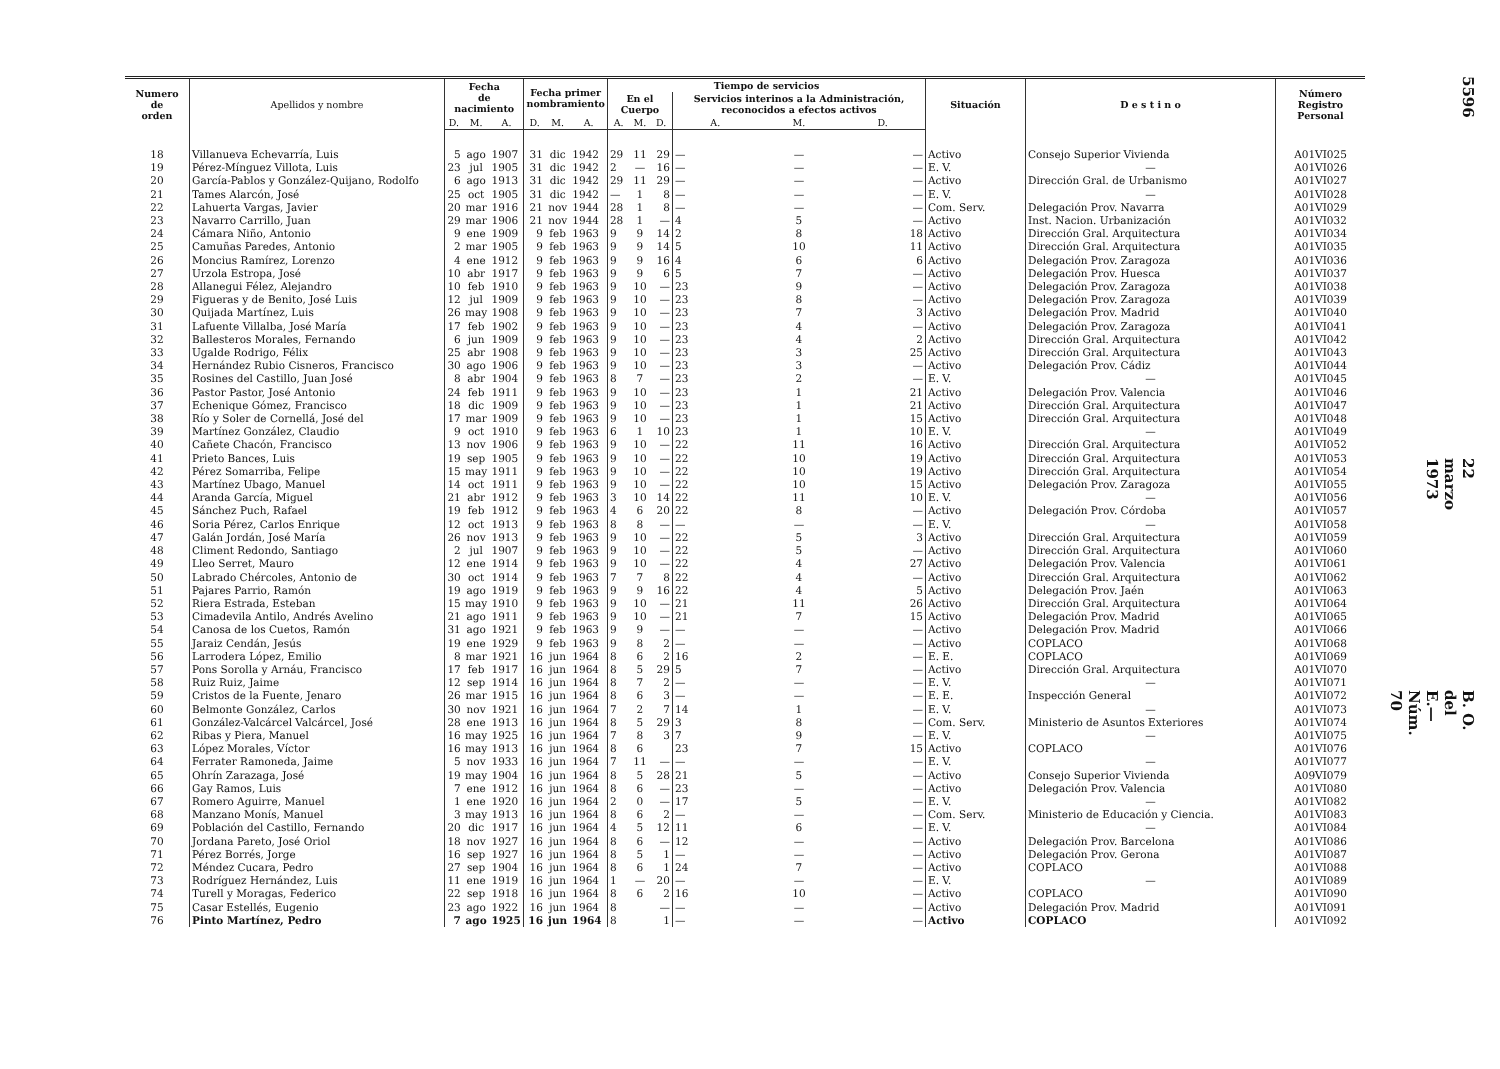| Numero de orden | Apellidos y nombre | Fecha de nacimiento | | | Fecha primer nombramiento | | | Tiempo de servicios | | | | | | Situación | D e s t i n o | Número Registro Personal |
| --- | --- | --- | --- | --- | --- | --- | --- | --- | --- | --- | --- | --- | --- | --- | --- | --- |
| | | | | | | | | En el Cuerpo | | | Servicios interinos a la Administración, reconocidos a efectos activos | | | | | |
| | | D. | M. | A. | D. | M. | A. | A. | M. | D. | A. | M. | D. | | | |
| 18 | Villanueva Echevarría, Luis | 5 | ago | 1907 | 31 | dic | 1942 | 29 | 11 | 29 | — | — | — | Activo | Consejo Superior Vivienda | A01VI025 |
| 19 | Pérez-Mínguez Villota, Luis | 23 | jul | 1905 | 31 | dic | 1942 | 2 | — | 16 | — | — | — | E. V. | — | A01VI026 |
| 20 | García-Pablos y González-Quijano, Rodolfo | 6 | ago | 1913 | 31 | dic | 1942 | 29 | 11 | 29 | — | — | — | Activo | Dirección Gral. de Urbanismo | A01VI027 |
| 21 | Tames Alarcón, José | 25 | oct | 1905 | 31 | dic | 1942 | — | 1 | 8 | — | — | — | E. V. | — | A01VI028 |
| 22 | Lahuerta Vargas, Javier | 20 | mar | 1916 | 21 | nov | 1944 | 28 | 1 | 8 | — | — | — | Com. Serv. | Delegación Prov. Navarra | A01VI029 |
| 23 | Navarro Carrillo, Juan | 29 | mar | 1906 | 21 | nov | 1944 | 28 | 1 | — | 4 | 5 | — | Activo | Inst. Nacion. Urbanización | A01VI032 |
| 24 | Cámara Niño, Antonio | 9 | ene | 1909 | 9 | feb | 1963 | 9 | 9 | 14 | 2 | 8 | 18 | Activo | Dirección Gral. Arquitectura | A01VI034 |
| 25 | Camuñas Paredes, Antonio | 2 | mar | 1905 | 9 | feb | 1963 | 9 | 9 | 14 | 5 | 10 | 11 | Activo | Dirección Gral. Arquitectura | A01VI035 |
| 26 | Moncius Ramírez, Lorenzo | 4 | ene | 1912 | 9 | feb | 1963 | 9 | 9 | 16 | 4 | 6 | 6 | Activo | Delegación Prov. Zaragoza | A01VI036 |
| 27 | Urzola Estropa, José | 10 | abr | 1917 | 9 | feb | 1963 | 9 | 9 | 6 | 5 | 7 | — | Activo | Delegación Prov. Huesca | A01VI037 |
| 28 | Allanegui Félez, Alejandro | 10 | feb | 1910 | 9 | feb | 1963 | 9 | 10 | — | 23 | 9 | — | Activo | Delegación Prov. Zaragoza | A01VI038 |
| 29 | Figueras y de Benito, José Luis | 12 | jul | 1909 | 9 | feb | 1963 | 9 | 10 | — | 23 | 8 | — | Activo | Delegación Prov. Zaragoza | A01VI039 |
| 30 | Quijada Martínez, Luis | 26 | may | 1908 | 9 | feb | 1963 | 9 | 10 | — | 23 | 7 | 3 | Activo | Delegación Prov. Madrid | A01VI040 |
| 31 | Lafuente Villalba, José María | 17 | feb | 1902 | 9 | feb | 1963 | 9 | 10 | — | 23 | 4 | — | Activo | Delegación Prov. Zaragoza | A01VI041 |
| 32 | Ballesteros Morales, Fernando | 6 | jun | 1909 | 9 | feb | 1963 | 9 | 10 | — | 23 | 4 | 2 | Activo | Dirección Gral. Arquitectura | A01VI042 |
| 33 | Ugalde Rodrigo, Félix | 25 | abr | 1908 | 9 | feb | 1963 | 9 | 10 | — | 23 | 3 | 25 | Activo | Dirección Gral. Arquitectura | A01VI043 |
| 34 | Hernández Rubio Cisneros, Francisco | 30 | ago | 1906 | 9 | feb | 1963 | 9 | 10 | — | 23 | 3 | — | Activo | Delegación Prov. Cádiz | A01VI044 |
| 35 | Rosines del Castillo, Juan José | 8 | abr | 1904 | 9 | feb | 1963 | 8 | 7 | — | 23 | 2 | — | E. V. | — | A01VI045 |
| 36 | Pastor Pastor, José Antonio | 24 | feb | 1911 | 9 | feb | 1963 | 9 | 10 | — | 23 | 1 | 21 | Activo | Delegación Prov. Valencia | A01VI046 |
| 37 | Echenique Gómez, Francisco | 18 | dic | 1909 | 9 | feb | 1963 | 9 | 10 | — | 23 | 1 | 21 | Activo | Dirección Gral. Arquitectura | A01VI047 |
| 38 | Río y Soler de Cornellá, José del | 17 | mar | 1909 | 9 | feb | 1963 | 9 | 10 | — | 23 | 1 | 15 | Activo | Dirección Gral. Arquitectura | A01VI048 |
| 39 | Martínez González, Claudio | 9 | oct | 1910 | 9 | feb | 1963 | 6 | 1 | 10 | 23 | 1 | 10 | E. V. | — | A01VI049 |
| 40 | Cañete Chacón, Francisco | 13 | nov | 1906 | 9 | feb | 1963 | 9 | 10 | — | 22 | 11 | 16 | Activo | Dirección Gral. Arquitectura | A01VI052 |
| 41 | Prieto Bances, Luis | 19 | sep | 1905 | 9 | feb | 1963 | 9 | 10 | — | 22 | 10 | 19 | Activo | Dirección Gral. Arquitectura | A01VI053 |
| 42 | Pérez Somarriba, Felipe | 15 | may | 1911 | 9 | feb | 1963 | 9 | 10 | — | 22 | 10 | 19 | Activo | Dirección Gral. Arquitectura | A01VI054 |
| 43 | Martínez Ubago, Manuel | 14 | oct | 1911 | 9 | feb | 1963 | 9 | 10 | — | 22 | 10 | 15 | Activo | Delegación Prov. Zaragoza | A01VI055 |
| 44 | Aranda García, Miguel | 21 | abr | 1912 | 9 | feb | 1963 | 3 | 10 | 14 | 22 | 11 | 10 | E. V. | — | A01VI056 |
| 45 | Sánchez Puch, Rafael | 19 | feb | 1912 | 9 | feb | 1963 | 4 | 6 | 20 | 22 | 8 | — | Activo | Delegación Prov. Córdoba | A01VI057 |
| 46 | Soria Pérez, Carlos Enrique | 12 | oct | 1913 | 9 | feb | 1963 | 8 | 8 | — | — | — | — | E. V. | — | A01VI058 |
| 47 | Galán Jordán, José María | 26 | nov | 1913 | 9 | feb | 1963 | 9 | 10 | — | 22 | 5 | 3 | Activo | Dirección Gral. Arquitectura | A01VI059 |
| 48 | Climent Redondo, Santiago | 2 | jul | 1907 | 9 | feb | 1963 | 9 | 10 | — | 22 | 5 | — | Activo | Dirección Gral. Arquitectura | A01VI060 |
| 49 | Lleo Serret, Mauro | 12 | ene | 1914 | 9 | feb | 1963 | 9 | 10 | — | 22 | 4 | 27 | Activo | Delegación Prov. Valencia | A01VI061 |
| 50 | Labrado Chércoles, Antonio de | 30 | oct | 1914 | 9 | feb | 1963 | 7 | 7 | 8 | 22 | 4 | — | Activo | Dirección Gral. Arquitectura | A01VI062 |
| 51 | Pajares Parrio, Ramón | 19 | ago | 1919 | 9 | feb | 1963 | 9 | 9 | 16 | 22 | 4 | 5 | Activo | Delegación Prov. Jaén | A01VI063 |
| 52 | Riera Estrada, Esteban | 15 | may | 1910 | 9 | feb | 1963 | 9 | 10 | — | 21 | 11 | 26 | Activo | Dirección Gral. Arquitectura | A01VI064 |
| 53 | Cimadevila Antilo, Andrés Avelino | 21 | ago | 1911 | 9 | feb | 1963 | 9 | 10 | — | 21 | 7 | 15 | Activo | Delegación Prov. Madrid | A01VI065 |
| 54 | Canosa de los Cuetos, Ramón | 31 | ago | 1921 | 9 | feb | 1963 | 9 | 9 | — | — | — | — | Activo | Delegación Prov. Madrid | A01VI066 |
| 55 | Jaraiz Cendán, Jesús | 19 | ene | 1929 | 9 | feb | 1963 | 9 | 8 | 2 | — | — | — | Activo | COPLACO | A01VI068 |
| 56 | Larrodera López, Emilio | 8 | mar | 1921 | 16 | jun | 1964 | 8 | 6 | 2 | 16 | 2 | — | E. E. | COPLACO | A01VI069 |
| 57 | Pons Sorolla y Arnáu, Francisco | 17 | feb | 1917 | 16 | jun | 1964 | 8 | 5 | 29 | 5 | 7 | — | Activo | Dirección Gral. Arquitectura | A01VI070 |
| 58 | Ruiz Ruiz, Jaime | 12 | sep | 1914 | 16 | jun | 1964 | 8 | 7 | 2 | — | — | — | E. V. | — | A01VI071 |
| 59 | Cristos de la Fuente, Jenaro | 26 | mar | 1915 | 16 | jun | 1964 | 8 | 6 | 3 | — | — | — | E. E. | Inspección General | A01VI072 |
| 60 | Belmonte González, Carlos | 30 | nov | 1921 | 16 | jun | 1964 | 7 | 2 | 7 | 14 | 1 | — | E. V. | — | A01VI073 |
| 61 | González-Valcárcel Valcárcel, José | 28 | ene | 1913 | 16 | jun | 1964 | 8 | 5 | 29 | 3 | 8 | — | Com. Serv. | Ministerio de Asuntos Exteriores | A01VI074 |
| 62 | Ribas y Piera, Manuel | 16 | may | 1925 | 16 | jun | 1964 | 7 | 8 | 3 | 7 | 9 | — | E. V. | — | A01VI075 |
| 63 | López Morales, Víctor | 16 | may | 1913 | 16 | jun | 1964 | 8 | 6 | | 23 | 7 | 15 | Activo | COPLACO | A01VI076 |
| 64 | Ferrater Ramoneda, Jaime | 5 | nov | 1933 | 16 | jun | 1964 | 7 | 11 | — | — | — | — | E. V. | — | A01VI077 |
| 65 | Ohrín Zarazaga, José | 19 | may | 1904 | 16 | jun | 1964 | 8 | 5 | 28 | 21 | 5 | — | Activo | Consejo Superior Vivienda | A09VI079 |
| 66 | Gay Ramos, Luis | 7 | ene | 1912 | 16 | jun | 1964 | 8 | 6 | — | 23 | — | — | Activo | Delegación Prov. Valencia | A01VI080 |
| 67 | Romero Aguirre, Manuel | 1 | ene | 1920 | 16 | jun | 1964 | 2 | 0 | — | 17 | 5 | — | E. V. | — | A01VI082 |
| 68 | Manzano Monís, Manuel | 3 | may | 1913 | 16 | jun | 1964 | 8 | 6 | 2 | — | — | — | Com. Serv. | Ministerio de Educación y Ciencia. | A01VI083 |
| 69 | Población del Castillo, Fernando | 20 | dic | 1917 | 16 | jun | 1964 | 4 | 5 | 12 | 11 | 6 | — | E. V. | — | A01VI084 |
| 70 | Jordana Pareto, José Oriol | 18 | nov | 1927 | 16 | jun | 1964 | 8 | 6 | — | 12 | — | — | Activo | Delegación Prov. Barcelona | A01VI086 |
| 71 | Pérez Borrés, Jorge | 16 | sep | 1927 | 16 | jun | 1964 | 8 | 5 | 1 | — | — | — | Activo | Delegación Prov. Gerona | A01VI087 |
| 72 | Méndez Cucara, Pedro | 27 | sep | 1904 | 16 | jun | 1964 | 8 | 6 | 1 | 24 | 7 | — | Activo | COPLACO | A01VI088 |
| 73 | Rodríguez Hernández, Luis | 11 | ene | 1919 | 16 | jun | 1964 | 1 | — | 20 | — | — | — | E. V. | — | A01VI089 |
| 74 | Turell y Moragas, Federico | 22 | sep | 1918 | 16 | jun | 1964 | 8 | 6 | 2 | 16 | 10 | — | Activo | COPLACO | A01VI090 |
| 75 | Casar Estellés, Eugenio | 23 | ago | 1922 | 16 | jun | 1964 | 8 | | — | — | — | — | Activo | Delegación Prov. Madrid | A01VI091 |
| 76 | Pinto Martínez, Pedro | 7 | ago | 1925 | 16 | jun | 1964 | 8 | | 1 | — | — | — | Activo | COPLACO | A01VI092 |
5596
22 marzo 1973
B. O. del E.—Núm. 70